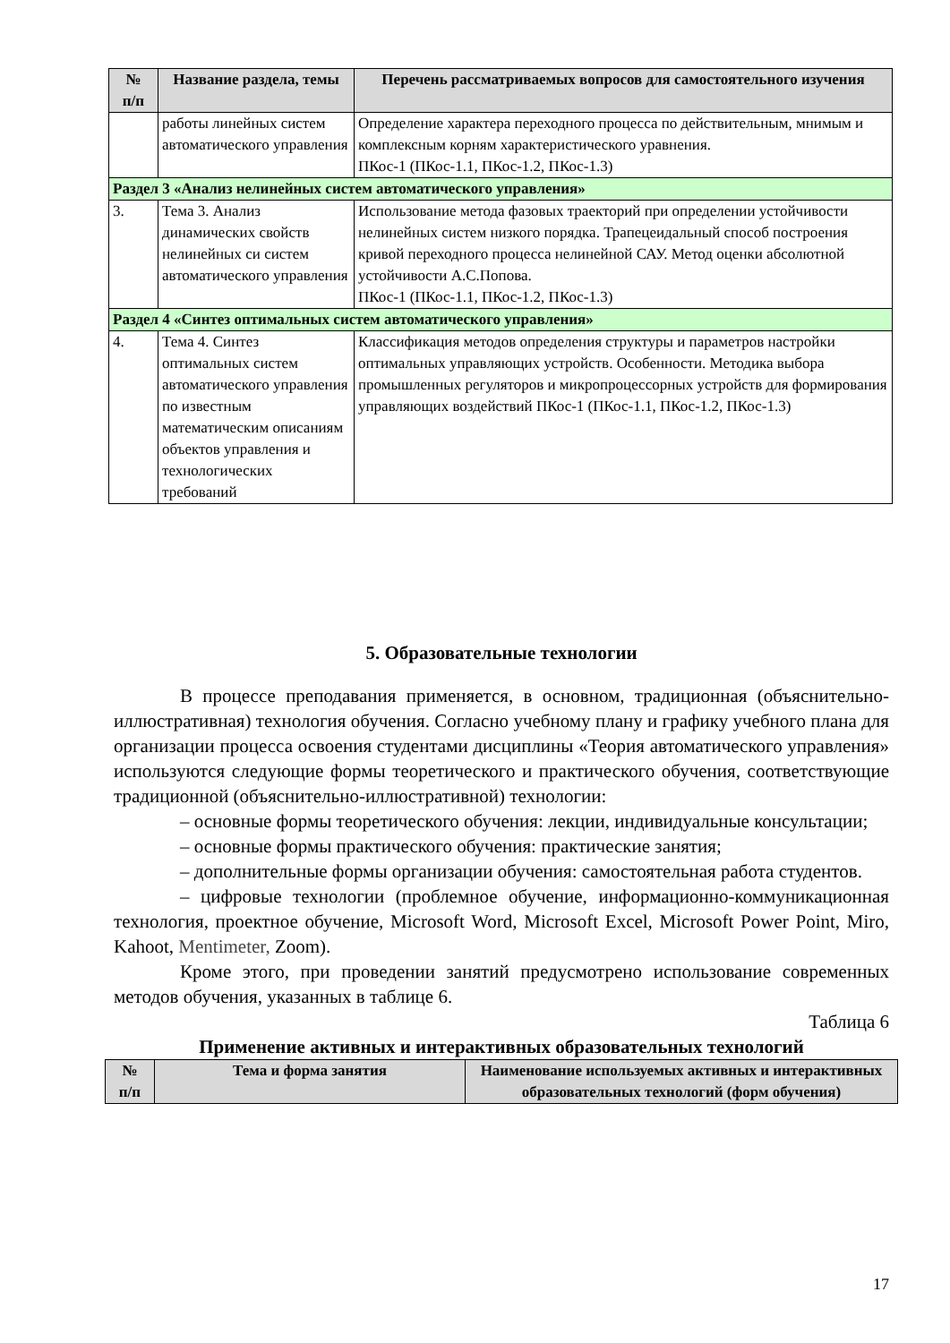| № п/п | Название раздела, темы | Перечень рассматриваемых вопросов для самостоятельного изучения |
| --- | --- | --- |
| | работы линейных систем автоматического управления | Определение характера переходного процесса по действительным, мнимым и комплексным корням характеристического уравнения. ПКос-1 (ПКос-1.1, ПКос-1.2, ПКос-1.3) |
| Раздел 3 «Анализ нелинейных систем автоматического управления» | | |
| 3. | Тема 3. Анализ динамических свойств нелинейных си систем автоматического управления | Использование метода фазовых траекторий при определении устойчивости нелинейных систем низкого порядка. Трапецеидальный способ построения кривой переходного процесса нелинейной САУ. Метод оценки абсолютной устойчивости А.С.Попова. ПКос-1 (ПКос-1.1, ПКос-1.2, ПКос-1.3) |
| Раздел 4 «Синтез оптимальных систем автоматического управления» | | |
| 4. | Тема 4. Синтез оптимальных систем автоматического управления по известным математическим описаниям объектов управления и технологических требований | Классификация методов определения структуры и параметров настройки оптимальных управляющих устройств. Особенности. Методика выбора промышленных регуляторов и микропроцессорных устройств для формирования управляющих воздействий ПКос-1 (ПКос-1.1, ПКос-1.2, ПКос-1.3) |
5. Образовательные технологии
В процессе преподавания применяется, в основном, традиционная (объяснительно-иллюстративная) технология обучения. Согласно учебному плану и графику учебного плана для организации процесса освоения студентами дисциплины «Теория автоматического управления» используются следующие формы теоретического и практического обучения, соответствующие традиционной (объяснительно-иллюстративной) технологии:
– основные формы теоретического обучения: лекции, индивидуальные консультации;
– основные формы практического обучения: практические занятия;
– дополнительные формы организации обучения: самостоятельная работа студентов.
– цифровые технологии (проблемное обучение, информационно-коммуникационная технология, проектное обучение, Microsoft Word, Microsoft Excel, Microsoft Power Point, Miro, Kahoot, Mentimeter, Zoom).
Кроме этого, при проведении занятий предусмотрено использование современных методов обучения, указанных в таблице 6.
Таблица 6
Применение активных и интерактивных образовательных технологий
| № п/п | Тема и форма занятия | Наименование используемых активных и интерактивных образовательных технологий (форм обучения) |
| --- | --- | --- |
17